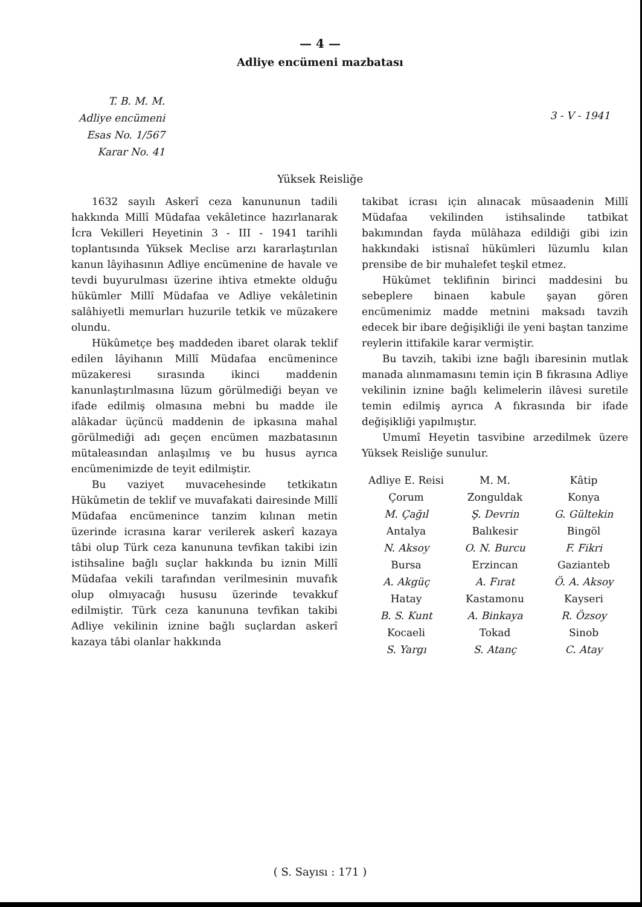— 4 —
Adliye encümeni mazbatası
T. B. M. M.
Adliye encümeni
Esas No. 1/567
Karar No. 41
3 - V - 1941
Yüksek Reisliğe
1632 sayılı Askerî ceza kanununun tadili hakkında Millî Müdafaa vekâletince hazırlanarak İcra Vekilleri Heyetinin 3 - III - 1941 tarihli toplantısında Yüksek Meclise arzı kararlaştırılan kanun lâyihasının Adliye encümenine de havale ve tevdi buyurulması üzerine ihtiva etmekte olduğu hükümler Millî Müdafaa ve Adliye vekâletinin salâhiyetli memurları huzurile tetkik ve müzakere olundu.
Hükûmetçe beş maddeden ibaret olarak teklif edilen lâyihanın Millî Müdafaa encümenince müzakeresi sırasında ikinci maddenin kanunlaştırılmasına lüzum görülmediği beyan ve ifade edilmiş olmasına mebni bu madde ile alâkadar üçüncü maddenin de ipkasına mahal görülmediği adı geçen encümen mazbatasının mütaleasından anlaşılmış ve bu husus ayrıca encümenimizde de teyit edilmiştir.
Bu vaziyet muvacehesinde tetkikatın Hükûmetin de teklif ve muvafakati dairesinde Millî Müdafaa encümenince tanzim kılınan metin üzerinde icrasına karar verilerek askerî kazaya tâbi olup Türk ceza kanununa tevfikan takibi izin istihsaline bağlı suçlar hakkında bu iznin Millî Müdafaa vekili tarafından verilmesinin muvafık olup olmıyacağı hususu üzerinde tevakkuf edilmiştir. Türk ceza kanununa tevfikan takibi Adliye vekilinin iznine bağlı suçlardan askerî kazaya tâbi olanlar hakkında
takibat icrası için alınacak müsaadenin Millî Müdafaa vekilinden istihsalinde tatbikat bakımından fayda mülâhaza edildiği gibi izin hakkındaki istisnaî hükümleri lüzumlu kılan prensibe de bir muhalefet teşkil etmez.
Hükûmet teklifinin birinci maddesini bu sebeplere binaen kabule şayan gören encümenimiz madde metnini maksadı tavzih edecek bir ibare değişikliği ile yeni baştan tanzime reylerin ittifakile karar vermiştir.
Bu tavzih, takibi izne bağlı ibaresinin mutlak manada alınmamasını temin için B fıkrasına Adliye vekilinin iznine bağlı kelimelerin ilâvesi suretile temin edilmiş ayrıca A fıkrasında bir ifade değişikliği yapılmıştır.
Umumî Heyetin tasvibine arzedilmek üzere Yüksek Reisliğe sunulur.
Adliye E. Reisi
Çorum
M. Çağıl
M. M.
Zonguldak
Ş. Devrin
Kâtip
Konya
G. Gültekin
Antalya
N. Aksoy
Balıkesir
O. N. Burcu
Bingöl
F. Fikri
Bursa
A. Akgüç
Erzincan
A. Fırat
Gazianteb
Ö. A. Aksoy
Hatay
B. S. Kunt
Kastamonu
A. Binkaya
Kayseri
R. Özsoy
Kocaeli
S. Yargı
Tokad
S. Atanç
Sinob
C. Atay
( S. Sayısı : 171 )